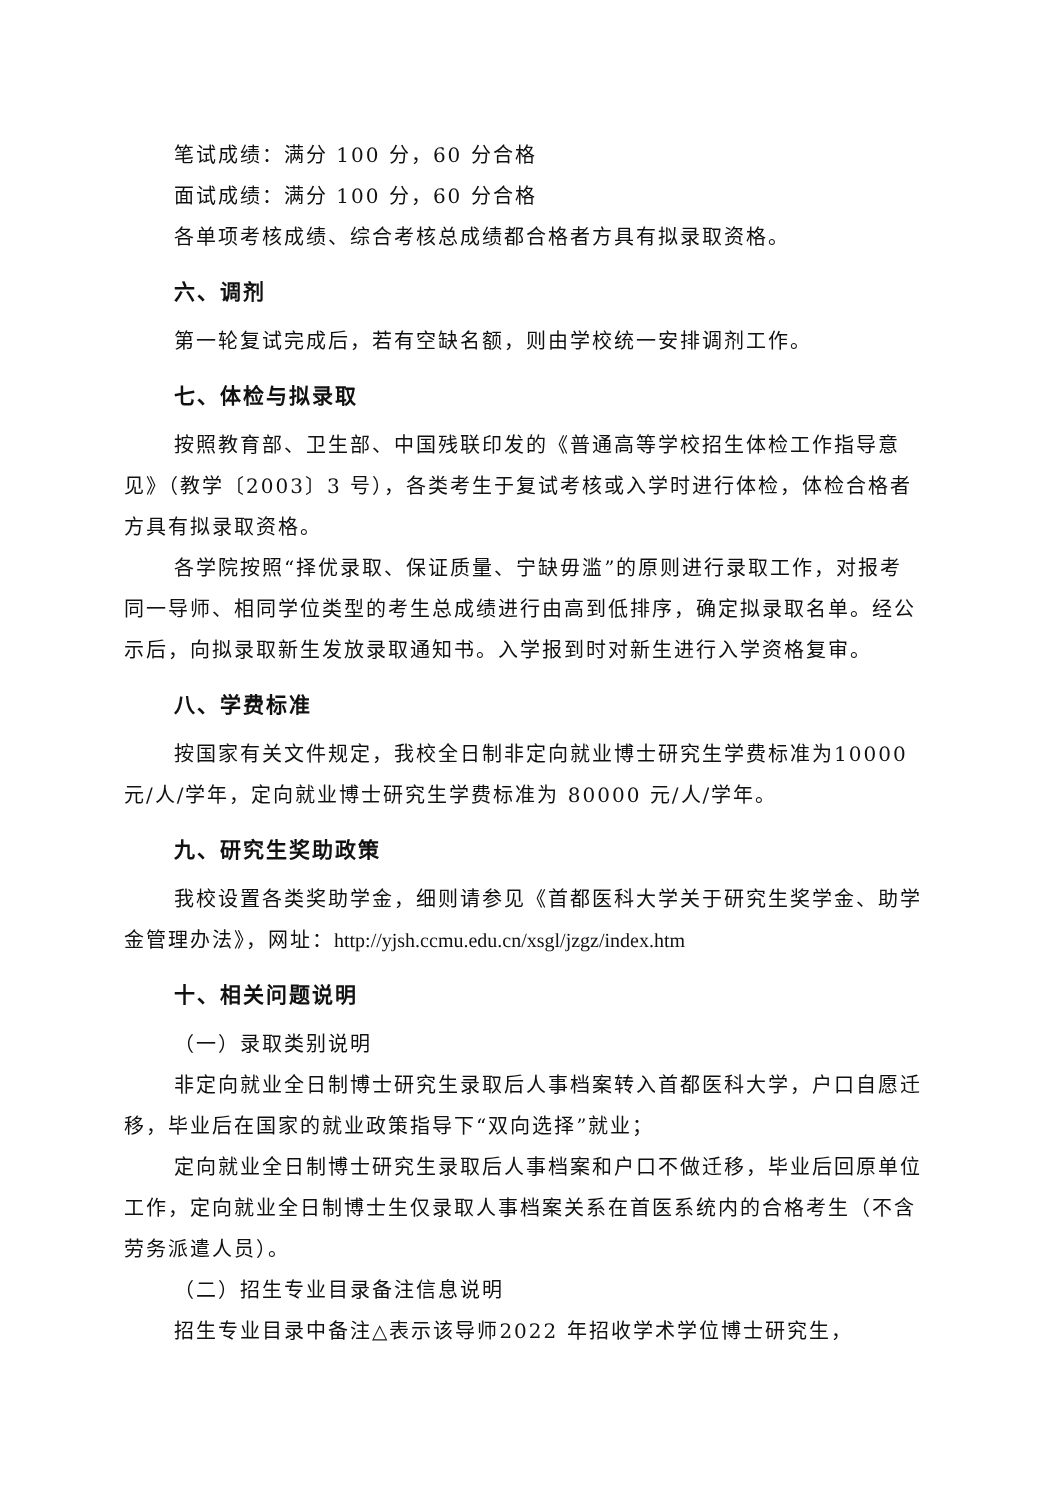笔试成绩：满分 100 分，60 分合格
面试成绩：满分 100 分，60 分合格
各单项考核成绩、综合考核总成绩都合格者方具有拟录取资格。
六、调剂
第一轮复试完成后，若有空缺名额，则由学校统一安排调剂工作。
七、体检与拟录取
按照教育部、卫生部、中国残联印发的《普通高等学校招生体检工作指导意见》（教学〔2003〕3 号），各类考生于复试考核或入学时进行体检，体检合格者方具有拟录取资格。
各学院按照“择优录取、保证质量、宁缺毋滥”的原则进行录取工作，对报考同一导师、相同学位类型的考生总成绩进行由高到低排序，确定拟录取名单。经公示后，向拟录取新生发放录取通知书。入学报到时对新生进行入学资格复审。
八、学费标准
按国家有关文件规定，我校全日制非定向就业博士研究生学费标准为10000 元/人/学年，定向就业博士研究生学费标准为 80000 元/人/学年。
九、研究生奖助政策
我校设置各类奖助学金，细则请参见《首都医科大学关于研究生奖学金、助学金管理办法》，网址：http://yjsh.ccmu.edu.cn/xsgl/jzgz/index.htm
十、相关问题说明
（一）录取类别说明
非定向就业全日制博士研究生录取后人事档案转入首都医科大学，户口自愿迁移，毕业后在国家的就业政策指导下“双向选择”就业；
定向就业全日制博士研究生录取后人事档案和户口不做迁移，毕业后回原单位工作，定向就业全日制博士生仅录取人事档案关系在首医系统内的合格考生（不含劳务派遣人员）。
（二）招生专业目录备注信息说明
招生专业目录中备注△表示该导师2022 年招收学术学位博士研究生，